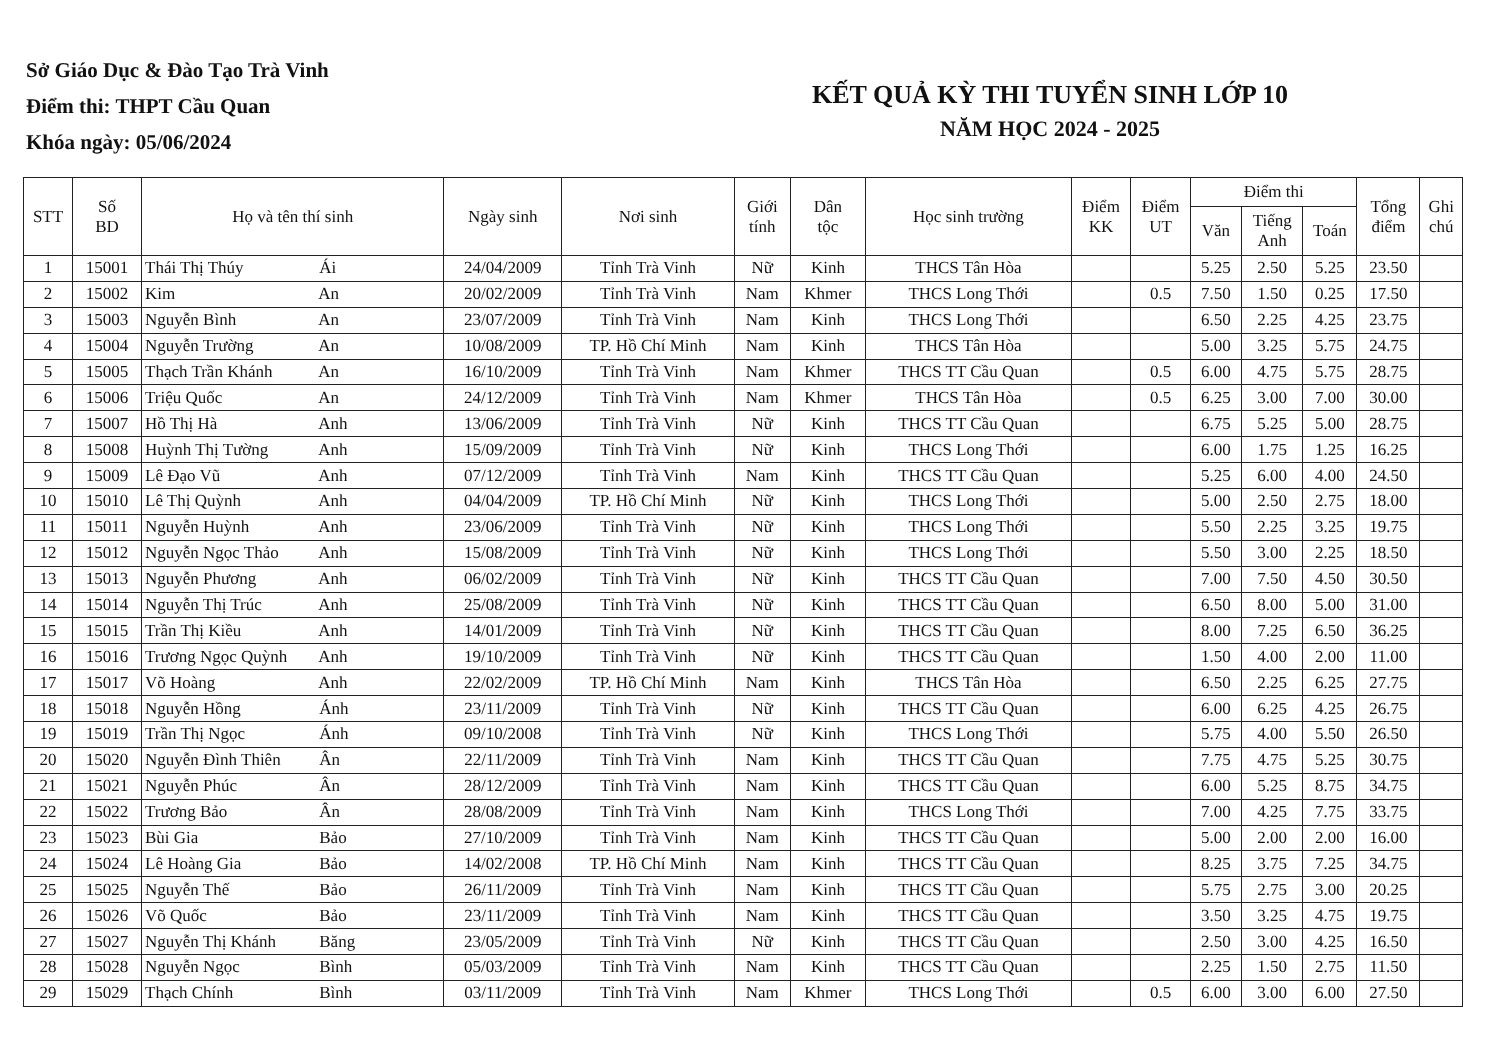Sở Giáo Dục & Đào Tạo Trà Vinh
Điểm thi: THPT Cầu Quan
Khóa ngày: 05/06/2024
KẾT QUẢ KỲ THI TUYỂN SINH LỚP 10
NĂM HỌC 2024 - 2025
| STT | Số BD | Họ và tên thí sinh | Ngày sinh | Nơi sinh | Giới tính | Dân tộc | Học sinh trường | Điểm KK | Điểm UT | Điểm thi | | | Tổng điểm | Ghi chú |
| --- | --- | --- | --- | --- | --- | --- | --- | --- | --- | --- | --- | --- | --- | --- |
| | | | | | | | | | | Văn | Tiếng Anh | Toán | | |
| 1 | 15001 | Thái Thị Thúy Ái | 24/04/2009 | Tỉnh Trà Vinh | Nữ | Kinh | THCS Tân Hòa | | | 5.25 | 2.50 | 5.25 | 23.50 | |
| 2 | 15002 | Kim An | 20/02/2009 | Tỉnh Trà Vinh | Nam | Khmer | THCS Long Thới | | 0.5 | 7.50 | 1.50 | 0.25 | 17.50 | |
| 3 | 15003 | Nguyễn Bình An | 23/07/2009 | Tỉnh Trà Vinh | Nam | Kinh | THCS Long Thới | | | 6.50 | 2.25 | 4.25 | 23.75 | |
| 4 | 15004 | Nguyễn Trường An | 10/08/2009 | TP. Hồ Chí Minh | Nam | Kinh | THCS Tân Hòa | | | 5.00 | 3.25 | 5.75 | 24.75 | |
| 5 | 15005 | Thạch Trần Khánh An | 16/10/2009 | Tỉnh Trà Vinh | Nam | Khmer | THCS TT Cầu Quan | | 0.5 | 6.00 | 4.75 | 5.75 | 28.75 | |
| 6 | 15006 | Triệu Quốc An | 24/12/2009 | Tỉnh Trà Vinh | Nam | Khmer | THCS Tân Hòa | | 0.5 | 6.25 | 3.00 | 7.00 | 30.00 | |
| 7 | 15007 | Hồ Thị Hà Anh | 13/06/2009 | Tỉnh Trà Vinh | Nữ | Kinh | THCS TT Cầu Quan | | | 6.75 | 5.25 | 5.00 | 28.75 | |
| 8 | 15008 | Huỳnh Thị Tường Anh | 15/09/2009 | Tỉnh Trà Vinh | Nữ | Kinh | THCS Long Thới | | | 6.00 | 1.75 | 1.25 | 16.25 | |
| 9 | 15009 | Lê Đạo Vũ Anh | 07/12/2009 | Tỉnh Trà Vinh | Nam | Kinh | THCS TT Cầu Quan | | | 5.25 | 6.00 | 4.00 | 24.50 | |
| 10 | 15010 | Lê Thị Quỳnh Anh | 04/04/2009 | TP. Hồ Chí Minh | Nữ | Kinh | THCS Long Thới | | | 5.00 | 2.50 | 2.75 | 18.00 | |
| 11 | 15011 | Nguyễn Huỳnh Anh | 23/06/2009 | Tỉnh Trà Vinh | Nữ | Kinh | THCS Long Thới | | | 5.50 | 2.25 | 3.25 | 19.75 | |
| 12 | 15012 | Nguyễn Ngọc Thảo Anh | 15/08/2009 | Tỉnh Trà Vinh | Nữ | Kinh | THCS Long Thới | | | 5.50 | 3.00 | 2.25 | 18.50 | |
| 13 | 15013 | Nguyễn Phương Anh | 06/02/2009 | Tỉnh Trà Vinh | Nữ | Kinh | THCS TT Cầu Quan | | | 7.00 | 7.50 | 4.50 | 30.50 | |
| 14 | 15014 | Nguyễn Thị Trúc Anh | 25/08/2009 | Tỉnh Trà Vinh | Nữ | Kinh | THCS TT Cầu Quan | | | 6.50 | 8.00 | 5.00 | 31.00 | |
| 15 | 15015 | Trần Thị Kiều Anh | 14/01/2009 | Tỉnh Trà Vinh | Nữ | Kinh | THCS TT Cầu Quan | | | 8.00 | 7.25 | 6.50 | 36.25 | |
| 16 | 15016 | Trương Ngọc Quỳnh Anh | 19/10/2009 | Tỉnh Trà Vinh | Nữ | Kinh | THCS TT Cầu Quan | | | 1.50 | 4.00 | 2.00 | 11.00 | |
| 17 | 15017 | Võ Hoàng Anh | 22/02/2009 | TP. Hồ Chí Minh | Nam | Kinh | THCS Tân Hòa | | | 6.50 | 2.25 | 6.25 | 27.75 | |
| 18 | 15018 | Nguyễn Hồng Ánh | 23/11/2009 | Tỉnh Trà Vinh | Nữ | Kinh | THCS TT Cầu Quan | | | 6.00 | 6.25 | 4.25 | 26.75 | |
| 19 | 15019 | Trần Thị Ngọc Ánh | 09/10/2008 | Tỉnh Trà Vinh | Nữ | Kinh | THCS Long Thới | | | 5.75 | 4.00 | 5.50 | 26.50 | |
| 20 | 15020 | Nguyễn Đình Thiên Ân | 22/11/2009 | Tỉnh Trà Vinh | Nam | Kinh | THCS TT Cầu Quan | | | 7.75 | 4.75 | 5.25 | 30.75 | |
| 21 | 15021 | Nguyễn Phúc Ân | 28/12/2009 | Tỉnh Trà Vinh | Nam | Kinh | THCS TT Cầu Quan | | | 6.00 | 5.25 | 8.75 | 34.75 | |
| 22 | 15022 | Trương Bảo Ân | 28/08/2009 | Tỉnh Trà Vinh | Nam | Kinh | THCS Long Thới | | | 7.00 | 4.25 | 7.75 | 33.75 | |
| 23 | 15023 | Bùi Gia Bảo | 27/10/2009 | Tỉnh Trà Vinh | Nam | Kinh | THCS TT Cầu Quan | | | 5.00 | 2.00 | 2.00 | 16.00 | |
| 24 | 15024 | Lê Hoàng Gia Bảo | 14/02/2008 | TP. Hồ Chí Minh | Nam | Kinh | THCS TT Cầu Quan | | | 8.25 | 3.75 | 7.25 | 34.75 | |
| 25 | 15025 | Nguyễn Thế Bảo | 26/11/2009 | Tỉnh Trà Vinh | Nam | Kinh | THCS TT Cầu Quan | | | 5.75 | 2.75 | 3.00 | 20.25 | |
| 26 | 15026 | Võ Quốc Bảo | 23/11/2009 | Tỉnh Trà Vinh | Nam | Kinh | THCS TT Cầu Quan | | | 3.50 | 3.25 | 4.75 | 19.75 | |
| 27 | 15027 | Nguyễn Thị Khánh Băng | 23/05/2009 | Tỉnh Trà Vinh | Nữ | Kinh | THCS TT Cầu Quan | | | 2.50 | 3.00 | 4.25 | 16.50 | |
| 28 | 15028 | Nguyễn Ngọc Bình | 05/03/2009 | Tỉnh Trà Vinh | Nam | Kinh | THCS TT Cầu Quan | | | 2.25 | 1.50 | 2.75 | 11.50 | |
| 29 | 15029 | Thạch Chính Bình | 03/11/2009 | Tỉnh Trà Vinh | Nam | Khmer | THCS Long Thới | | 0.5 | 6.00 | 3.00 | 6.00 | 27.50 | |